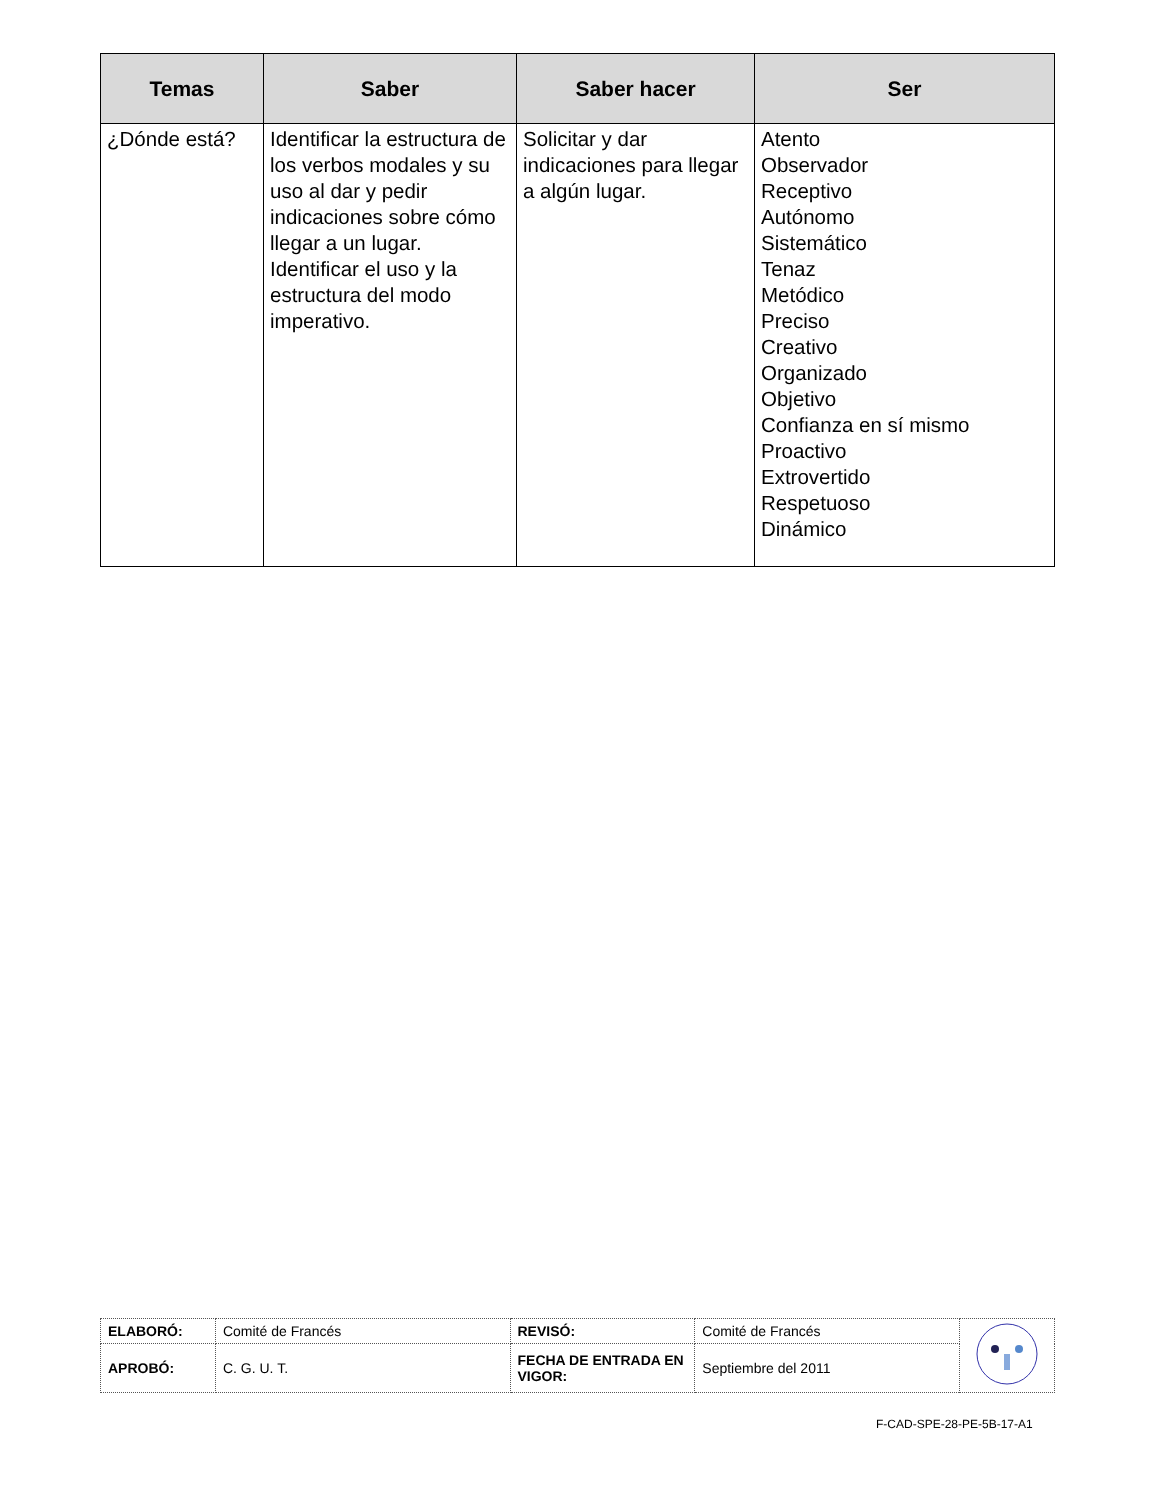| Temas | Saber | Saber hacer | Ser |
| --- | --- | --- | --- |
| ¿Dónde está? | Identificar la estructura de los verbos modales y su uso al dar y pedir indicaciones sobre cómo llegar a un lugar. Identificar el uso y la estructura del modo imperativo. | Solicitar y dar indicaciones para llegar a algún lugar. | Atento Observador Receptivo Autónomo Sistemático Tenaz Metódico Preciso Creativo Organizado Objetivo Confianza en sí mismo Proactivo Extrovertido Respetuoso Dinámico |
| ELABORÓ: | Comité de Francés | REVISÓ: | Comité de Francés | |
| APROBÓ: | C. G. U. T. | FECHA DE ENTRADA EN VIGOR: | Septiembre del 2011 | |
F-CAD-SPE-28-PE-5B-17-A1